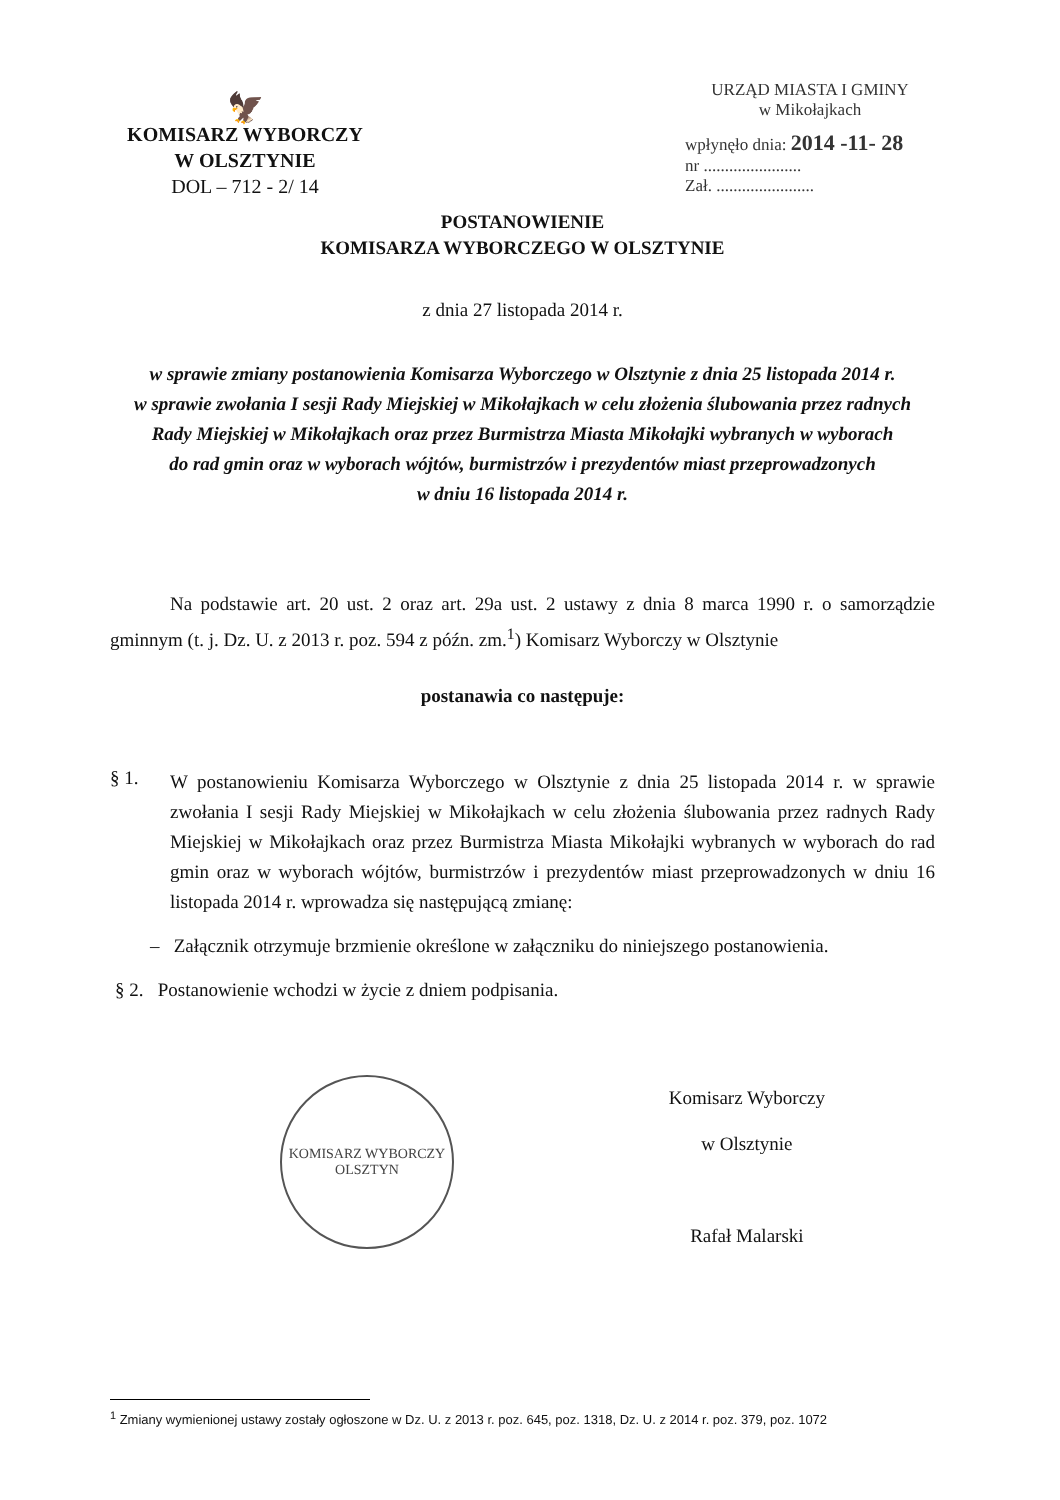🦅
KOMISARZ WYBORCZY
W OLSZTYNIE
DOL – 712 - 2/ 14
URZĄD MIASTA I GMINY
w Mikołajkach
wpłynęło dnia: 2014 -11- 28
nr .......................
Zał. .......................
POSTANOWIENIE
KOMISARZA WYBORCZEGO W OLSZTYNIE
z dnia 27 listopada 2014 r.
w sprawie zmiany postanowienia Komisarza Wyborczego w Olsztynie z dnia 25 listopada 2014 r.
w sprawie zwołania I sesji Rady Miejskiej w Mikołajkach w celu złożenia ślubowania przez radnych
Rady Miejskiej w Mikołajkach oraz przez Burmistrza Miasta Mikołajki wybranych w wyborach
do rad gmin oraz w wyborach wójtów, burmistrzów i prezydentów miast przeprowadzonych
w dniu 16 listopada 2014 r.
Na podstawie art. 20 ust. 2 oraz art. 29a ust. 2 ustawy z dnia 8 marca 1990 r. o samorządzie gminnym (t. j. Dz. U. z 2013 r. poz. 594 z późn. zm.<sup>1</sup>) Komisarz Wyborczy w Olsztynie
postanawia co następuje:
§ 1.
W postanowieniu Komisarza Wyborczego w Olsztynie z dnia 25 listopada 2014 r. w sprawie zwołania I sesji Rady Miejskiej w Mikołajkach w celu złożenia ślubowania przez radnych Rady Miejskiej w Mikołajkach oraz przez Burmistrza Miasta Mikołajki wybranych w wyborach do rad gmin oraz w wyborach wójtów, burmistrzów i prezydentów miast przeprowadzonych w dniu 16 listopada 2014 r. wprowadza się następującą zmianę:
– Załącznik otrzymuje brzmienie określone w załączniku do niniejszego postanowienia.
§ 2. Postanowienie wchodzi w życie z dniem podpisania.
KOMISARZ WYBORCZY
OLSZTYN
Komisarz Wyborczy
w Olsztynie
Rafał Malarski
<sup>1</sup> Zmiany wymienionej ustawy zostały ogłoszone w Dz. U. z 2013 r. poz. 645, poz. 1318, Dz. U. z 2014 r. poz. 379, poz. 1072